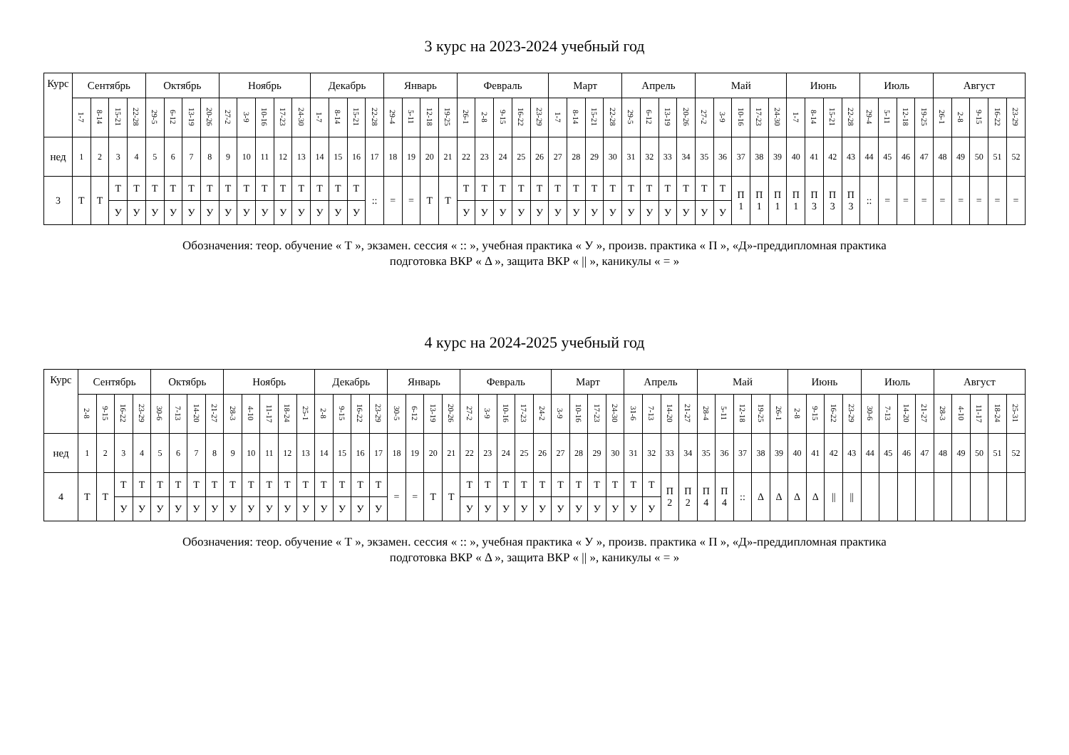3 курс на 2023-2024 учебный год
| Курс | Сентябрь | | | | Октябрь | | | | Ноябрь | | | | | Декабрь | | | | Январь | | | | Февраль | | | | | Март | | | | Апрель | | | | Май | | | | | Июнь | | | | Июль | | | | Август | | | | |
| --- | --- | --- | --- | --- | --- | --- | --- | --- | --- | --- | --- | --- | --- | --- | --- | --- | --- | --- | --- | --- | --- | --- | --- | --- | --- | --- | --- | --- | --- | --- | --- | --- | --- | --- | --- | --- | --- | --- | --- | --- | --- | --- | --- | --- | --- | --- | --- | --- | --- | --- | --- | --- |
| | 1-7 | 8-14 | 15-21 | 22-28 | 29-5 | 6-12 | 13-19 | 20-26 | 27-2 | 3-9 | 10-16 | 17-23 | 24-30 | 1-7 | 8-14 | 15-21 | 22-28 | 29-4 | 5-11 | 12-18 | 19-25 | 26-1 | 2-8 | 9-15 | 16-22 | 23-29 | 1-7 | 8-14 | 15-21 | 22-28 | 29-5 | 6-12 | 13-19 | 20-26 | 27-2 | 3-9 | 10-16 | 17-23 | 24-30 | 1-7 | 8-14 | 15-21 | 22-28 | 29-4 | 5-11 | 12-18 | 19-25 | 26-1 | 2-8 | 9-15 | 16-22 | 23-29 |
| нед | 1 | 2 | 3 | 4 | 5 | 6 | 7 | 8 | 9 | 10 | 11 | 12 | 13 | 14 | 15 | 16 | 17 | 18 | 19 | 20 | 21 | 22 | 23 | 24 | 25 | 26 | 27 | 28 | 29 | 30 | 31 | 32 | 33 | 34 | 35 | 36 | 37 | 38 | 39 | 40 | 41 | 42 | 43 | 44 | 45 | 46 | 47 | 48 | 49 | 50 | 51 | 52 |
| 3 | Т | Т | Т | Т | Т | Т | Т | Т | Т | Т | Т | Т | Т | Т | Т | Т | :: | = | = | Т | Т | Т | Т | Т | Т | Т | Т | Т | Т | Т | Т | Т | Т | Т | Т | Т | П 1 | П 1 | П 1 | П 1 | П 3 | П 3 | П 3 | :: | = | = | = | = | = | = | = | = |
| | | | У | У | У | У | У | У | У | У | У | У | У | У | У | У | | | | | | У | У | У | У | У | У | У | У | У | У | У | У | У | У | У | | | | | | | | | | | | | | | | |
Обозначения: теор. обучение « Т », экзамен. сессия « :: », учебная практика « У », произв. практика « П », «Д»-преддипломная практика
подготовка ВКР « Δ », защита ВКР « || », каникулы « = »
4 курс на 2024-2025 учебный год
| Курс | Сентябрь | | | | Октябрь | | | | Ноябрь | | | | | Декабрь | | | | Январь | | | | Февраль | | | | | Март | | | | Апрель | | | | Май | | | | | Июнь | | | | Июль | | | | Август | | | | |
| --- | --- | --- | --- | --- | --- | --- | --- | --- | --- | --- | --- | --- | --- | --- | --- | --- | --- | --- | --- | --- | --- | --- | --- | --- | --- | --- | --- | --- | --- | --- | --- | --- | --- | --- | --- | --- | --- | --- | --- | --- | --- | --- | --- | --- | --- | --- | --- | --- | --- | --- | --- | --- |
| | 2-8 | 9-15 | 16-22 | 23-29 | 30-6 | 7-13 | 14-20 | 21-27 | 28-3 | 4-10 | 11-17 | 18-24 | 25-1 | 2-8 | 9-15 | 16-22 | 23-29 | 30-5 | 6-12 | 13-19 | 20-26 | 27-2 | 3-9 | 10-16 | 17-23 | 24-2 | 3-9 | 10-16 | 17-23 | 24-30 | 31-6 | 7-13 | 14-20 | 21-27 | 28-4 | 5-11 | 12-18 | 19-25 | 26-1 | 2-8 | 9-15 | 16-22 | 23-29 | 30-6 | 7-13 | 14-20 | 21-27 | 28-3 | 4-10 | 11-17 | 18-24 | 25-31 |
| нед | 1 | 2 | 3 | 4 | 5 | 6 | 7 | 8 | 9 | 10 | 11 | 12 | 13 | 14 | 15 | 16 | 17 | 18 | 19 | 20 | 21 | 22 | 23 | 24 | 25 | 26 | 27 | 28 | 29 | 30 | 31 | 32 | 33 | 34 | 35 | 36 | 37 | 38 | 39 | 40 | 41 | 42 | 43 | 44 | 45 | 46 | 47 | 48 | 49 | 50 | 51 | 52 |
| 4 | Т | Т | Т | Т | Т | Т | Т | Т | Т | Т | Т | Т | Т | Т | Т | Т | Т | = | = | Т | Т | Т | Т | Т | Т | Т | Т | Т | Т | Т | Т | Т | П 2 | П 2 | П 4 | П 4 | :: | Δ | Δ | Δ | Δ | // | // | | | | | | | | | |
| | | | У | У | У | У | У | У | У | У | У | У | У | У | У | У | У | | | | | У | У | У | У | У | У | У | У | У | У | У | | | | | | | | | | | | | | | | | | | | |
Обозначения: теор. обучение « Т », экзамен. сессия « :: », учебная практика « У », произв. практика « П », «Д»-преддипломная практика
подготовка ВКР « Δ », защита ВКР « || », каникулы « = »